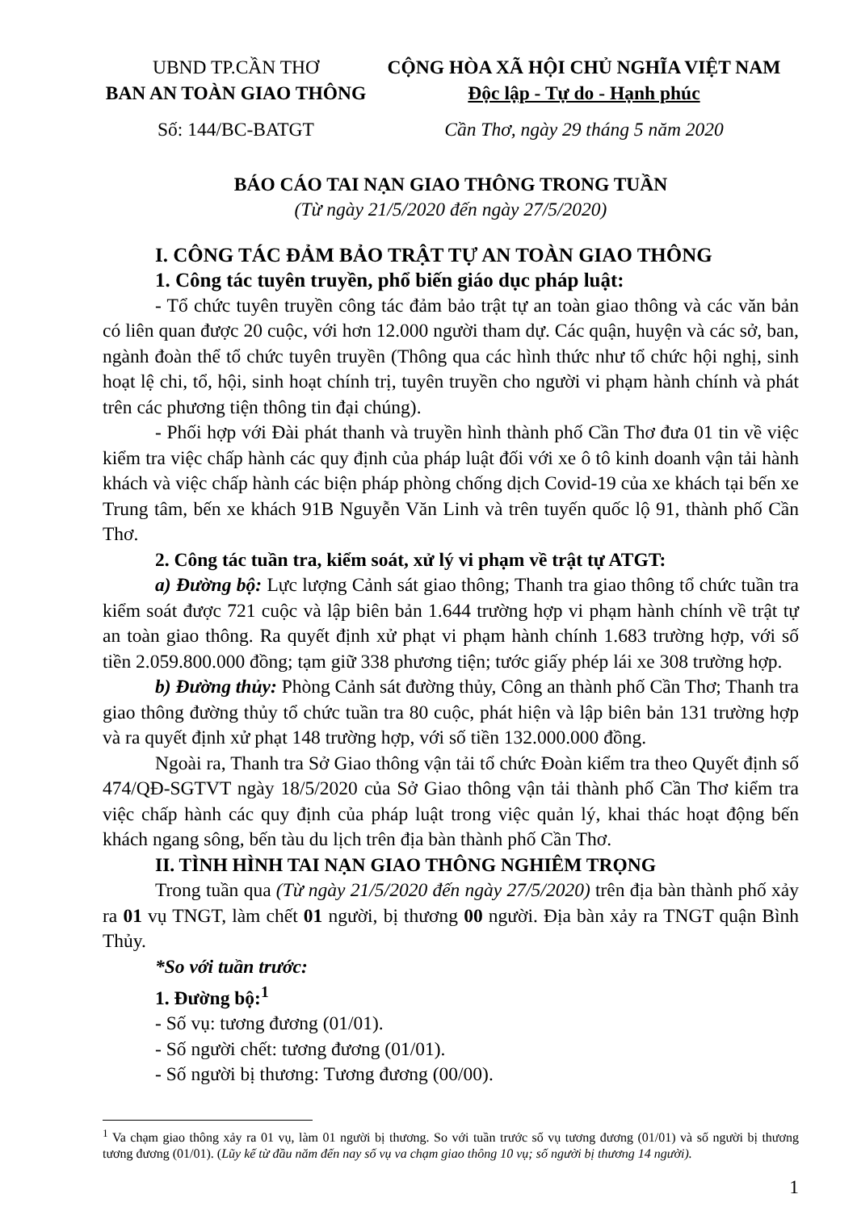UBND TP.CẦN THƠ
BAN AN TOÀN GIAO THÔNG
Số: 144/BC-BATGT
CỘNG HÒA XÃ HỘI CHỦ NGHĨA VIỆT NAM
Độc lập - Tự do - Hạnh phúc
Cần Thơ, ngày 29 tháng 5 năm 2020
BÁO CÁO TAI NẠN GIAO THÔNG TRONG TUẦN
(Từ ngày 21/5/2020 đến ngày 27/5/2020)
I. CÔNG TÁC ĐẢM BẢO TRẬT TỰ AN TOÀN GIAO THÔNG
1. Công tác tuyên truyền, phổ biến giáo dục pháp luật:
- Tổ chức tuyên truyền công tác đảm bảo trật tự an toàn giao thông và các văn bản có liên quan được 20 cuộc, với hơn 12.000 người tham dự. Các quận, huyện và các sở, ban, ngành đoàn thể tổ chức tuyên truyền (Thông qua các hình thức như tổ chức hội nghị, sinh hoạt lệ chi, tổ, hội, sinh hoạt chính trị, tuyên truyền cho người vi phạm hành chính và phát trên các phương tiện thông tin đại chúng).
- Phối hợp với Đài phát thanh và truyền hình thành phố Cần Thơ đưa 01 tin về việc kiểm tra việc chấp hành các quy định của pháp luật đối với xe ô tô kinh doanh vận tải hành khách và việc chấp hành các biện pháp phòng chống dịch Covid-19 của xe khách tại bến xe Trung tâm, bến xe khách 91B Nguyễn Văn Linh và trên tuyến quốc lộ 91, thành phố Cần Thơ.
2. Công tác tuần tra, kiểm soát, xử lý vi phạm về trật tự ATGT:
a) Đường bộ: Lực lượng Cảnh sát giao thông; Thanh tra giao thông tổ chức tuần tra kiểm soát được 721 cuộc và lập biên bản 1.644 trường hợp vi phạm hành chính về trật tự an toàn giao thông. Ra quyết định xử phạt vi phạm hành chính 1.683 trường hợp, với số tiền 2.059.800.000 đồng; tạm giữ 338 phương tiện; tước giấy phép lái xe 308 trường hợp.
b) Đường thủy: Phòng Cảnh sát đường thủy, Công an thành phố Cần Thơ; Thanh tra giao thông đường thủy tổ chức tuần tra 80 cuộc, phát hiện và lập biên bản 131 trường hợp và ra quyết định xử phạt 148 trường hợp, với số tiền 132.000.000 đồng.
Ngoài ra, Thanh tra Sở Giao thông vận tải tổ chức Đoàn kiểm tra theo Quyết định số 474/QĐ-SGTVT ngày 18/5/2020 của Sở Giao thông vận tải thành phố Cần Thơ kiểm tra việc chấp hành các quy định của pháp luật trong việc quản lý, khai thác hoạt động bến khách ngang sông, bến tàu du lịch trên địa bàn thành phố Cần Thơ.
II. TÌNH HÌNH TAI NẠN GIAO THÔNG NGHIÊM TRỌNG
Trong tuần qua (Từ ngày 21/5/2020 đến ngày 27/5/2020) trên địa bàn thành phố xảy ra 01 vụ TNGT, làm chết 01 người, bị thương 00 người. Địa bàn xảy ra TNGT quận Bình Thủy.
*So với tuần trước:
1. Đường bộ:<sup>1</sup>
- Số vụ: tương đương (01/01).
- Số người chết: tương đương (01/01).
- Số người bị thương: Tương đương (00/00).
<sup>1</sup> Va chạm giao thông xảy ra 01 vụ, làm 01 người bị thương. So với tuần trước số vụ tương đương (01/01) và số người bị thương tương đương (01/01). (Lũy kế từ đầu năm đến nay số vụ va chạm giao thông 10 vụ; số người bị thương 14 người).
1